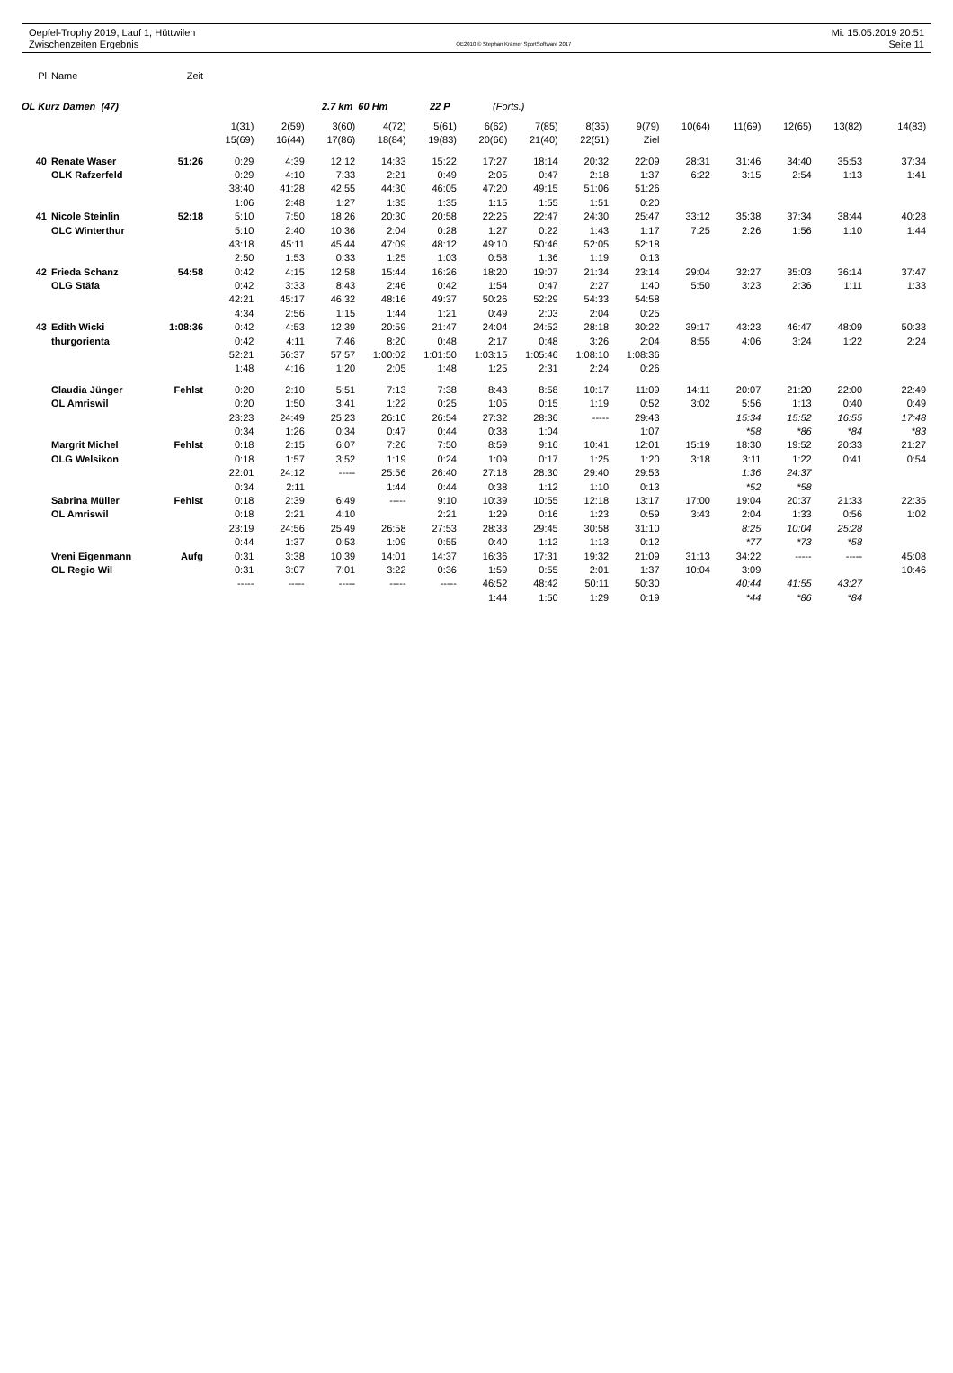Oepfel-Trophy 2019, Lauf 1, Hüttwilen Mi. 15.05.2019 20:51
Zwischenzeiten Ergebnis OE2010 © Stephan Krämer SportSoftware 2017 Seite 11
| Pl | Name | Zeit | |
OL Kurz Damen (47) 2.7 km 60 Hm 22 P (Forts.)
| | | | 1(31) | 2(59) | 3(60) | 4(72) | 5(61) | 6(62) | 7(85) | 8(35) | 9(79) | 10(64) | 11(69) | 12(65) | 13(82) | 14(83) |
| | | | 15(69) | 16(44) | 17(86) | 18(84) | 19(83) | 20(66) | 21(40) | 22(51) | Ziel | | | | | |
| 40 | Renate Waser | 51:26 | 0:29 | 4:39 | 12:12 | 14:33 | 15:22 | 17:27 | 18:14 | 20:32 | 22:09 | 28:31 | 31:46 | 34:40 | 35:53 | 37:34 |
| | OLK Rafzerfeld | | 0:29 | 4:10 | 7:33 | 2:21 | 0:49 | 2:05 | 0:47 | 2:18 | 1:37 | 6:22 | 3:15 | 2:54 | 1:13 | 1:41 |
| | | | 38:40 | 41:28 | 42:55 | 44:30 | 46:05 | 47:20 | 49:15 | 51:06 | 51:26 | | | | | |
| | | | 1:06 | 2:48 | 1:27 | 1:35 | 1:35 | 1:15 | 1:55 | 1:51 | 0:20 | | | | | |
| 41 | Nicole Steinlin | 52:18 | 5:10 | 7:50 | 18:26 | 20:30 | 20:58 | 22:25 | 22:47 | 24:30 | 25:47 | 33:12 | 35:38 | 37:34 | 38:44 | 40:28 |
| | OLC Winterthur | | 5:10 | 2:40 | 10:36 | 2:04 | 0:28 | 1:27 | 0:22 | 1:43 | 1:17 | 7:25 | 2:26 | 1:56 | 1:10 | 1:44 |
| | | | 43:18 | 45:11 | 45:44 | 47:09 | 48:12 | 49:10 | 50:46 | 52:05 | 52:18 | | | | | |
| | | | 2:50 | 1:53 | 0:33 | 1:25 | 1:03 | 0:58 | 1:36 | 1:19 | 0:13 | | | | | |
| 42 | Frieda Schanz | 54:58 | 0:42 | 4:15 | 12:58 | 15:44 | 16:26 | 18:20 | 19:07 | 21:34 | 23:14 | 29:04 | 32:27 | 35:03 | 36:14 | 37:47 |
| | OLG Stäfa | | 0:42 | 3:33 | 8:43 | 2:46 | 0:42 | 1:54 | 0:47 | 2:27 | 1:40 | 5:50 | 3:23 | 2:36 | 1:11 | 1:33 |
| | | | 42:21 | 45:17 | 46:32 | 48:16 | 49:37 | 50:26 | 52:29 | 54:33 | 54:58 | | | | | |
| | | | 4:34 | 2:56 | 1:15 | 1:44 | 1:21 | 0:49 | 2:03 | 2:04 | 0:25 | | | | | |
| 43 | Edith Wicki | 1:08:36 | 0:42 | 4:53 | 12:39 | 20:59 | 21:47 | 24:04 | 24:52 | 28:18 | 30:22 | 39:17 | 43:23 | 46:47 | 48:09 | 50:33 |
| | thurgorienta | | 0:42 | 4:11 | 7:46 | 8:20 | 0:48 | 2:17 | 0:48 | 3:26 | 2:04 | 8:55 | 4:06 | 3:24 | 1:22 | 2:24 |
| | | | 52:21 | 56:37 | 57:57 | 1:00:02 | 1:01:50 | 1:03:15 | 1:05:46 | 1:08:10 | 1:08:36 | | | | | |
| | | | 1:48 | 4:16 | 1:20 | 2:05 | 1:48 | 1:25 | 2:31 | 2:24 | 0:26 | | | | | |
| | Claudia Jünger | Fehlst | 0:20 | 2:10 | 5:51 | 7:13 | 7:38 | 8:43 | 8:58 | 10:17 | 11:09 | 14:11 | 20:07 | 21:20 | 22:00 | 22:49 |
| | OL Amriswil | | 0:20 | 1:50 | 3:41 | 1:22 | 0:25 | 1:05 | 0:15 | 1:19 | 0:52 | 3:02 | 5:56 | 1:13 | 0:40 | 0:49 |
| | | | 23:23 | 24:49 | 25:23 | 26:10 | 26:54 | 27:32 | 28:36 | ----- | 29:43 | | 15:34 | 15:52 | 16:55 | 17:48 |
| | | | 0:34 | 1:26 | 0:34 | 0:47 | 0:44 | 0:38 | 1:04 | | 1:07 | | *58 | *86 | *84 | *83 |
| | Margrit Michel | Fehlst | 0:18 | 2:15 | 6:07 | 7:26 | 7:50 | 8:59 | 9:16 | 10:41 | 12:01 | 15:19 | 18:30 | 19:52 | 20:33 | 21:27 |
| | OLG Welsikon | | 0:18 | 1:57 | 3:52 | 1:19 | 0:24 | 1:09 | 0:17 | 1:25 | 1:20 | 3:18 | 3:11 | 1:22 | 0:41 | 0:54 |
| | | | 22:01 | 24:12 | ----- | 25:56 | 26:40 | 27:18 | 28:30 | 29:40 | 29:53 | | 1:36 | 24:37 | | |
| | | | 0:34 | 2:11 | | 1:44 | 0:44 | 0:38 | 1:12 | 1:10 | 0:13 | | *52 | *58 | | |
| | Sabrina Müller | Fehlst | 0:18 | 2:39 | 6:49 | ----- | 9:10 | 10:39 | 10:55 | 12:18 | 13:17 | 17:00 | 19:04 | 20:37 | 21:33 | 22:35 |
| | OL Amriswil | | 0:18 | 2:21 | 4:10 | | 2:21 | 1:29 | 0:16 | 1:23 | 0:59 | 3:43 | 2:04 | 1:33 | 0:56 | 1:02 |
| | | | 23:19 | 24:56 | 25:49 | 26:58 | 27:53 | 28:33 | 29:45 | 30:58 | 31:10 | | 8:25 | 10:04 | 25:28 | |
| | | | 0:44 | 1:37 | 0:53 | 1:09 | 0:55 | 0:40 | 1:12 | 1:13 | 0:12 | | *77 | *73 | *58 | |
| | Vreni Eigenmann | Aufg | 0:31 | 3:38 | 10:39 | 14:01 | 14:37 | 16:36 | 17:31 | 19:32 | 21:09 | 31:13 | 34:22 | ----- | ----- | 45:08 |
| | OL Regio Wil | | 0:31 | 3:07 | 7:01 | 3:22 | 0:36 | 1:59 | 0:55 | 2:01 | 1:37 | 10:04 | 3:09 | | | 10:46 |
| | | | ----- | ----- | ----- | ----- | ----- | 46:52 | 48:42 | 50:11 | 50:30 | | 40:44 | 41:55 | 43:27 | |
| | | | | | | | | 1:44 | 1:50 | 1:29 | 0:19 | | *44 | *86 | *84 | |